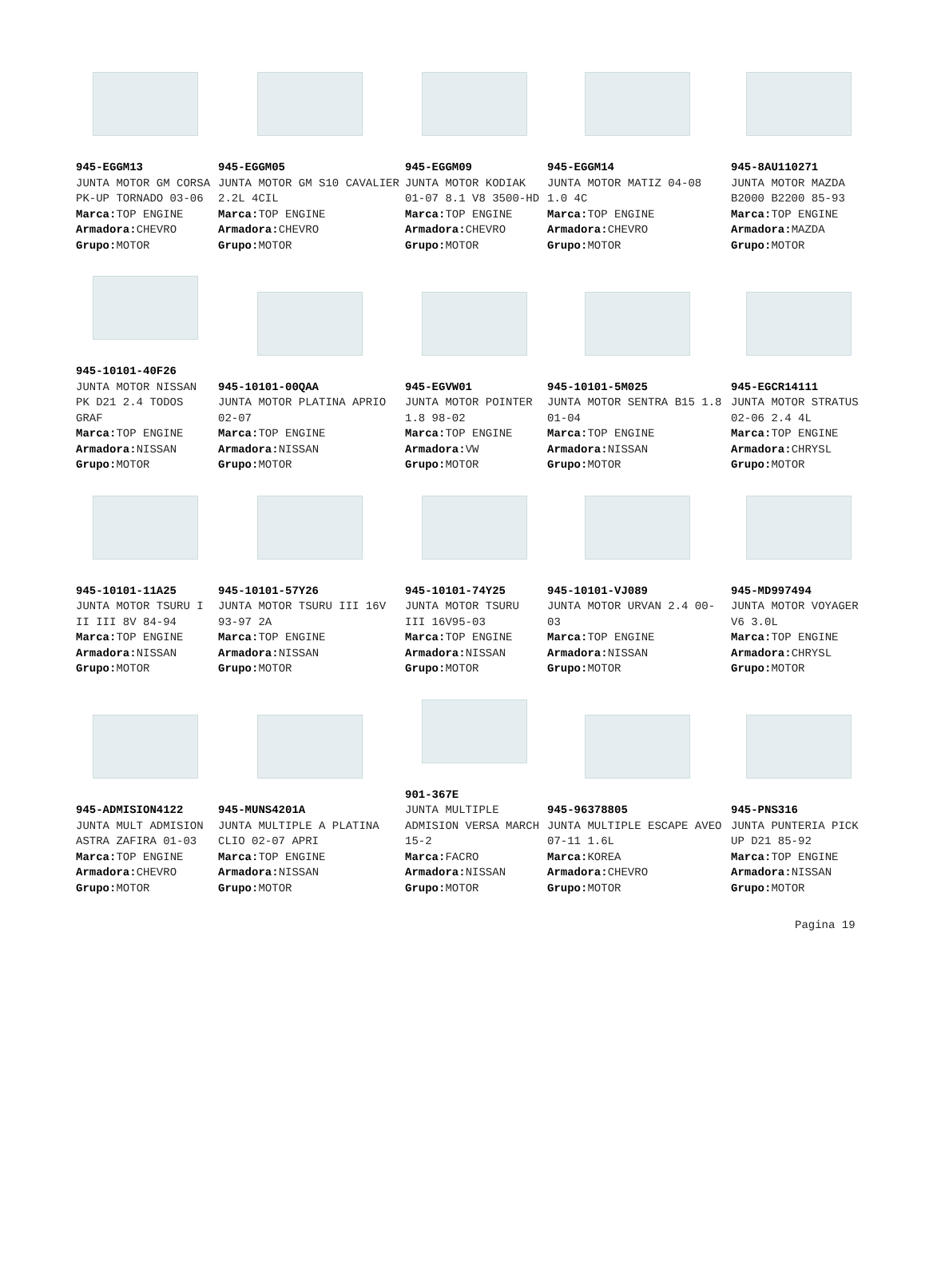| 945-EGGM13 JUNTA MOTOR GM CORSA PK-UP TORNADO 03-06 Marca: TOP ENGINE Armadora: CHEVRO Grupo: MOTOR | 945-EGGM05 JUNTA MOTOR GM S10 CAVALIER 2.2L 4CIL Marca: TOP ENGINE Armadora: CHEVRO Grupo: MOTOR | 945-EGGM09 JUNTA MOTOR KODIAK 01-07 8.1 V8 3500-HD Marca: TOP ENGINE Armadora: CHEVRO Grupo: MOTOR | 945-EGGM14 JUNTA MOTOR MATIZ 04-08 1.0 4C Marca: TOP ENGINE Armadora: CHEVRO Grupo: MOTOR | 945-8AU110271 JUNTA MOTOR MAZDA B2000 B2200 85-93 Marca: TOP ENGINE Armadora: MAZDA Grupo: MOTOR |
| 945-10101-40F26 JUNTA MOTOR NISSAN PK D21 2.4 TODOS GRAF Marca: TOP ENGINE Armadora: NISSAN Grupo: MOTOR | 945-10101-00QAA JUNTA MOTOR PLATINA APRIO 02-07 Marca: TOP ENGINE Armadora: NISSAN Grupo: MOTOR | 945-EGVW01 JUNTA MOTOR POINTER 1.8 98-02 Marca: TOP ENGINE Armadora: VW Grupo: MOTOR | 945-10101-5M025 JUNTA MOTOR SENTRA B15 1.8 01-04 Marca: TOP ENGINE Armadora: NISSAN Grupo: MOTOR | 945-EGCR14111 JUNTA MOTOR STRATUS 02-06 2.4 4L Marca: TOP ENGINE Armadora: CHRYSL Grupo: MOTOR |
| 945-10101-11A25 JUNTA MOTOR TSURU I II III 8V 84-94 Marca: TOP ENGINE Armadora: NISSAN Grupo: MOTOR | 945-10101-57Y26 JUNTA MOTOR TSURU III 16V 93-97 2A Marca: TOP ENGINE Armadora: NISSAN Grupo: MOTOR | 945-10101-74Y25 JUNTA MOTOR TSURU III 16V95-03 Marca: TOP ENGINE Armadora: NISSAN Grupo: MOTOR | 945-10101-VJ089 JUNTA MOTOR URVAN 2.4 00-03 Marca: TOP ENGINE Armadora: NISSAN Grupo: MOTOR | 945-MD997494 JUNTA MOTOR VOYAGER V6 3.0L Marca: TOP ENGINE Armadora: CHRYSL Grupo: MOTOR |
| 945-ADMISION4122 JUNTA MULT ADMISION ASTRA ZAFIRA 01-03 Marca: TOP ENGINE Armadora: CHEVRO Grupo: MOTOR | 945-MUNS4201A JUNTA MULTIPLE A PLATINA CLIO 02-07 APRI Marca: TOP ENGINE Armadora: NISSAN Grupo: MOTOR | 901-367E JUNTA MULTIPLE ADMISION VERSA MARCH 15-2 Marca: FACRO Armadora: NISSAN Grupo: MOTOR | 945-96378805 JUNTA MULTIPLE ESCAPE AVEO 07-11 1.6L Marca: KOREA Armadora: CHEVRO Grupo: MOTOR | 945-PNS316 JUNTA PUNTERIA PICK UP D21 85-92 Marca: TOP ENGINE Armadora: NISSAN Grupo: MOTOR |
Pagina 19